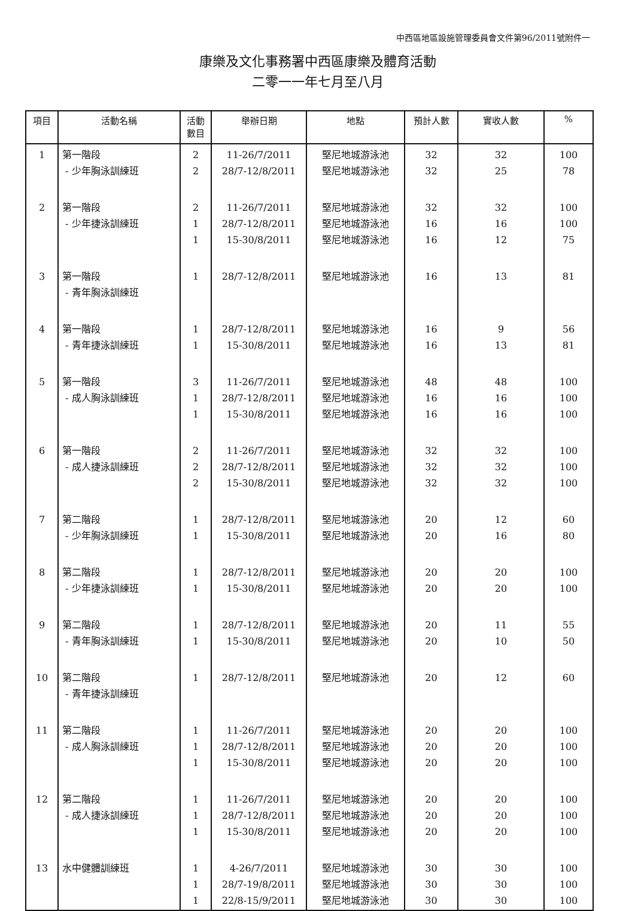中西區地區設施管理委員會文件第96/2011號附件一
康樂及文化事務署中西區康樂及體育活動
二零一一年七月至八月
| 項目 | 活動名稱 | 活動 數目 | 舉辦日期 | 地點 | 預計人數 | 實收人數 | % |
| --- | --- | --- | --- | --- | --- | --- | --- |
| 1 | 第一階段 - 少年胸泳訓練班 | 2 2 | 11-26/7/2011 28/7-12/8/2011 | 堅尼地城游泳池 堅尼地城游泳池 | 32 32 | 32 25 | 100 78 |
| 2 | 第一階段 - 少年捷泳訓練班 | 2 1 1 | 11-26/7/2011 28/7-12/8/2011 15-30/8/2011 | 堅尼地城游泳池 堅尼地城游泳池 堅尼地城游泳池 | 32 16 16 | 32 16 12 | 100 100 75 |
| 3 | 第一階段 - 青年胸泳訓練班 | 1 | 28/7-12/8/2011 | 堅尼地城游泳池 | 16 | 13 | 81 |
| 4 | 第一階段 - 青年捷泳訓練班 | 1 1 | 28/7-12/8/2011 15-30/8/2011 | 堅尼地城游泳池 堅尼地城游泳池 | 16 16 | 9 13 | 56 81 |
| 5 | 第一階段 - 成人胸泳訓練班 | 3 1 1 | 11-26/7/2011 28/7-12/8/2011 15-30/8/2011 | 堅尼地城游泳池 堅尼地城游泳池 堅尼地城游泳池 | 48 16 16 | 48 16 16 | 100 100 100 |
| 6 | 第一階段 - 成人捷泳訓練班 | 2 2 2 | 11-26/7/2011 28/7-12/8/2011 15-30/8/2011 | 堅尼地城游泳池 堅尼地城游泳池 堅尼地城游泳池 | 32 32 32 | 32 32 32 | 100 100 100 |
| 7 | 第二階段 - 少年胸泳訓練班 | 1 1 | 28/7-12/8/2011 15-30/8/2011 | 堅尼地城游泳池 堅尼地城游泳池 | 20 20 | 12 16 | 60 80 |
| 8 | 第二階段 - 少年捷泳訓練班 | 1 1 | 28/7-12/8/2011 15-30/8/2011 | 堅尼地城游泳池 堅尼地城游泳池 | 20 20 | 20 20 | 100 100 |
| 9 | 第二階段 - 青年胸泳訓練班 | 1 1 | 28/7-12/8/2011 15-30/8/2011 | 堅尼地城游泳池 堅尼地城游泳池 | 20 20 | 11 10 | 55 50 |
| 10 | 第二階段 - 青年捷泳訓練班 | 1 | 28/7-12/8/2011 | 堅尼地城游泳池 | 20 | 12 | 60 |
| 11 | 第二階段 - 成人胸泳訓練班 | 1 1 1 | 11-26/7/2011 28/7-12/8/2011 15-30/8/2011 | 堅尼地城游泳池 堅尼地城游泳池 堅尼地城游泳池 | 20 20 20 | 20 20 20 | 100 100 100 |
| 12 | 第二階段 - 成人捷泳訓練班 | 1 1 1 | 11-26/7/2011 28/7-12/8/2011 15-30/8/2011 | 堅尼地城游泳池 堅尼地城游泳池 堅尼地城游泳池 | 20 20 20 | 20 20 20 | 100 100 100 |
| 13 | 水中健體訓練班 | 1 1 1 | 4-26/7/2011 28/7-19/8/2011 22/8-15/9/2011 | 堅尼地城游泳池 堅尼地城游泳池 堅尼地城游泳池 | 30 30 30 | 30 30 30 | 100 100 100 |